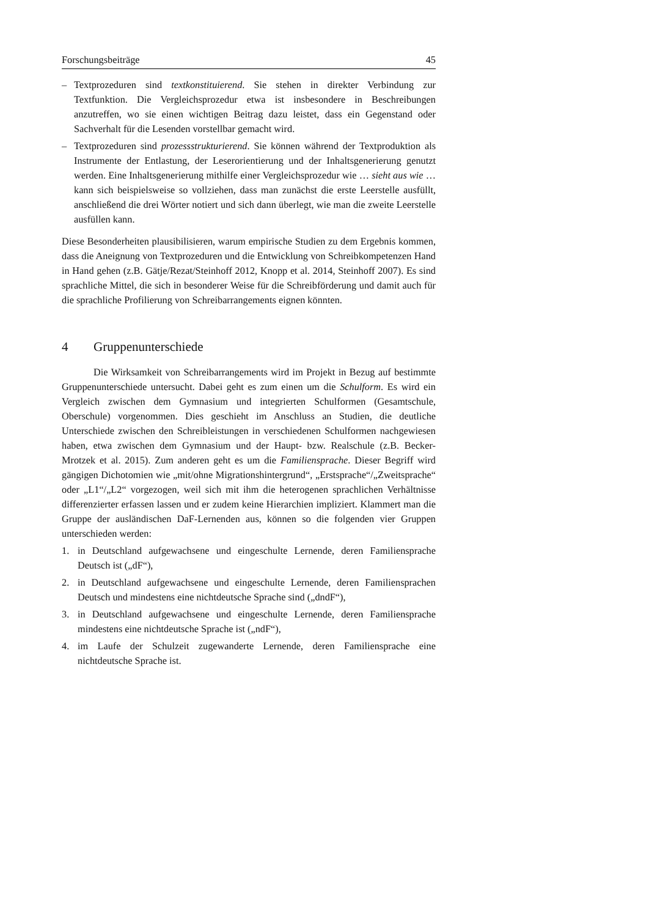Forschungsbeiträge 45
– Textprozeduren sind textkonstituierend. Sie stehen in direkter Verbindung zur Textfunktion. Die Vergleichsprozedur etwa ist insbesondere in Beschreibungen anzutreffen, wo sie einen wichtigen Beitrag dazu leistet, dass ein Gegenstand oder Sachverhalt für die Lesenden vorstellbar gemacht wird.
– Textprozeduren sind prozessstrukturierend. Sie können während der Textproduktion als Instrumente der Entlastung, der Leserorientierung und der Inhaltsgenerierung genutzt werden. Eine Inhaltsgenerierung mithilfe einer Vergleichsprozedur wie … sieht aus wie … kann sich beispielsweise so vollziehen, dass man zunächst die erste Leerstelle ausfüllt, anschließend die drei Wörter notiert und sich dann überlegt, wie man die zweite Leerstelle ausfüllen kann.
Diese Besonderheiten plausibilisieren, warum empirische Studien zu dem Ergebnis kommen, dass die Aneignung von Textprozeduren und die Entwicklung von Schreibkompetenzen Hand in Hand gehen (z.B. Gätje/Rezat/Steinhoff 2012, Knopp et al. 2014, Steinhoff 2007). Es sind sprachliche Mittel, die sich in besonderer Weise für die Schreibförderung und damit auch für die sprachliche Profilierung von Schreibarrangements eignen könnten.
4 Gruppenunterschiede
Die Wirksamkeit von Schreibarrangements wird im Projekt in Bezug auf bestimmte Gruppenunterschiede untersucht. Dabei geht es zum einen um die Schulform. Es wird ein Vergleich zwischen dem Gymnasium und integrierten Schulformen (Gesamtschule, Oberschule) vorgenommen. Dies geschieht im Anschluss an Studien, die deutliche Unterschiede zwischen den Schreibleistungen in verschiedenen Schulformen nachgewiesen haben, etwa zwischen dem Gymnasium und der Haupt- bzw. Realschule (z.B. Becker-Mrotzek et al. 2015). Zum anderen geht es um die Familiensprache. Dieser Begriff wird gängigen Dichotomien wie „mit/ohne Migrationshintergrund“, „Erstsprache“/„Zweitsprache“ oder „L1“/„L2“ vorgezogen, weil sich mit ihm die heterogenen sprachlichen Verhältnisse differenzierter erfassen lassen und er zudem keine Hierarchien impliziert. Klammert man die Gruppe der ausländischen DaF-Lernenden aus, können so die folgenden vier Gruppen unterschieden werden:
1. in Deutschland aufgewachsene und eingeschulte Lernende, deren Familiensprache Deutsch ist („dF“),
2. in Deutschland aufgewachsene und eingeschulte Lernende, deren Familiensprachen Deutsch und mindestens eine nichtdeutsche Sprache sind („dndF“),
3. in Deutschland aufgewachsene und eingeschulte Lernende, deren Familiensprache mindestens eine nichtdeutsche Sprache ist („ndF“),
4. im Laufe der Schulzeit zugewanderte Lernende, deren Familiensprache eine nichtdeutsche Sprache ist.